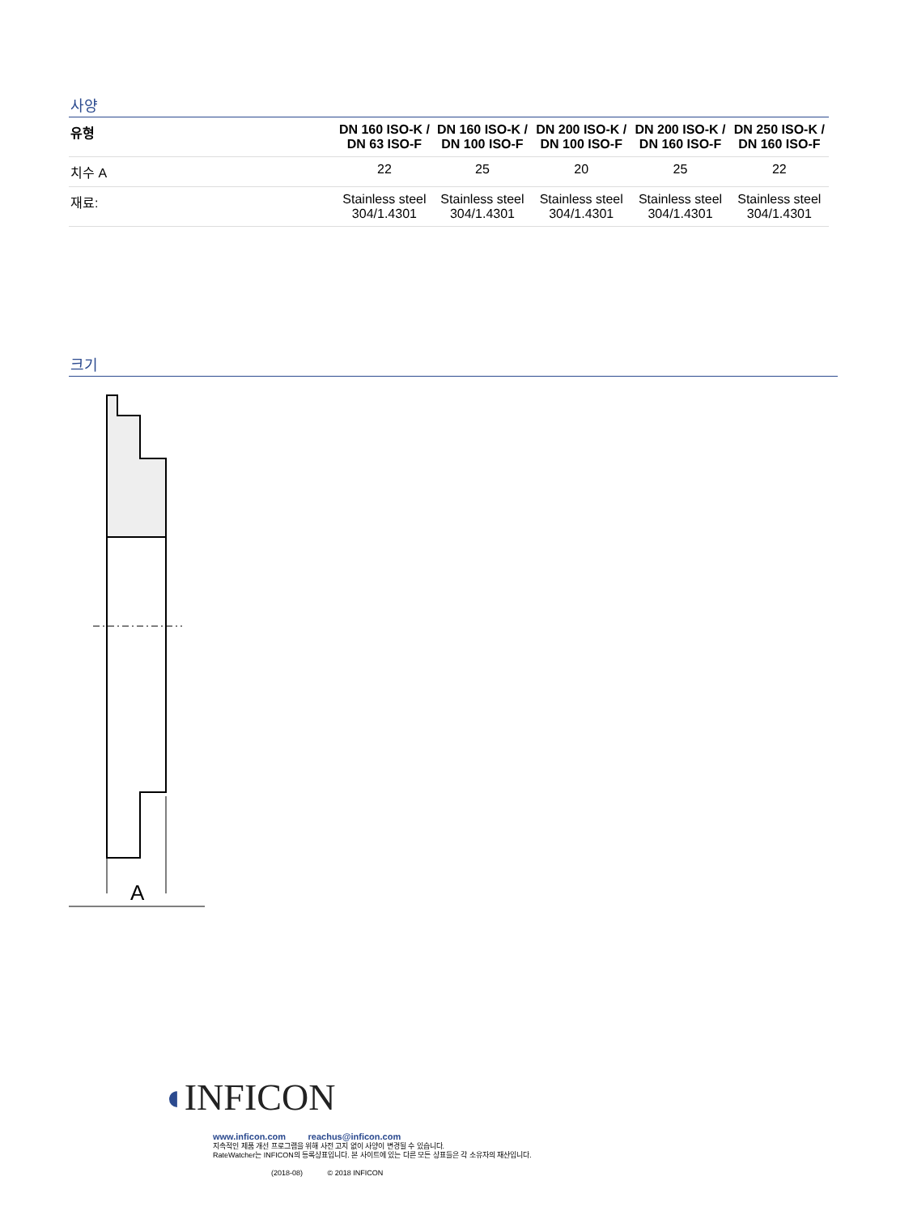사양
| 유형 | DN 160 ISO-K / DN 63 ISO-F | DN 160 ISO-K / DN 100 ISO-F | DN 200 ISO-K / DN 100 ISO-F | DN 200 ISO-K / DN 160 ISO-F | DN 250 ISO-K / DN 160 ISO-F |
| --- | --- | --- | --- | --- | --- |
| 치수 A | 22 | 25 | 20 | 25 | 22 |
| 재료: | Stainless steel 304/1.4301 | Stainless steel 304/1.4301 | Stainless steel 304/1.4301 | Stainless steel 304/1.4301 | Stainless steel 304/1.4301 |
크기
A
◖INFICON
www.inficon.com reachus@inficon.com
지속적인 제품 개선 프로그램을 위해 사전 고지 없이 사양이 변경될 수 있습니다.
RateWatcher는 INFICON의 등록상표입니다. 본 사이트에 있는 다른 모든 상표들은 각 소유자의 재산입니다.
(2018-08) © 2018 INFICON